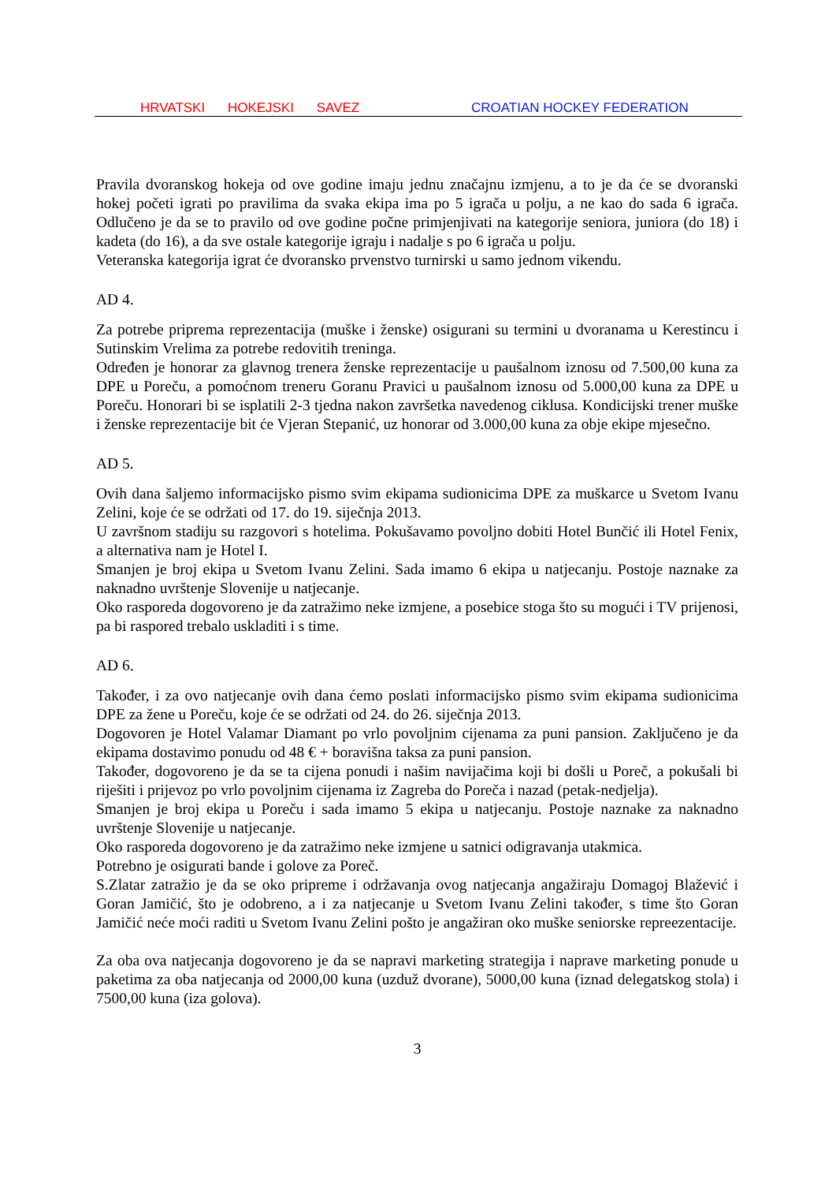HRVATSKI HOKEJSKI SAVEZ CROATIAN HOCKEY FEDERATION
Pravila dvoranskog hokeja od ove godine imaju jednu značajnu izmjenu, a to je da će se dvoranski hokej početi igrati po pravilima da svaka ekipa ima po 5 igrača u polju, a ne kao do sada 6 igrača. Odlučeno je da se to pravilo od ove godine počne primjenjivati na kategorije seniora, juniora (do 18) i kadeta (do 16), a da sve ostale kategorije igraju i nadalje s po 6 igrača u polju.
Veteranska kategorija igrat će dvoransko prvenstvo turnirski u samo jednom vikendu.
AD 4.
Za potrebe priprema reprezentacija (muške i ženske) osigurani su termini u dvoranama u Kerestincu i Sutinskim Vrelima za potrebe redovitih treninga.
Određen je honorar za glavnog trenera ženske reprezentacije u paušalnom iznosu od 7.500,00 kuna za DPE u Poreču, a pomoćnom treneru Goranu Pravici u paušalnom iznosu od 5.000,00 kuna za DPE u Poreču. Honorari bi se isplatili 2-3 tjedna nakon završetka navedenog ciklusa. Kondicijski trener muške i ženske reprezentacije bit će Vjeran Stepanić, uz honorar od 3.000,00 kuna za obje ekipe mjesečno.
AD 5.
Ovih dana šaljemo informacijsko pismo svim ekipama sudionicima DPE za muškarce u Svetom Ivanu Zelini, koje će se održati od 17. do 19. siječnja 2013.
U završnom stadiju su razgovori s hotelima. Pokušavamo povoljno dobiti Hotel Bunčić ili Hotel Fenix, a alternativa nam je Hotel I.
Smanjen je broj ekipa u Svetom Ivanu Zelini. Sada imamo 6 ekipa u natjecanju. Postoje naznake za naknadno uvrštenje Slovenije u natjecanje.
Oko rasporeda dogovoreno je da zatražimo neke izmjene, a posebice stoga što su mogući i TV prijenosi, pa bi raspored trebalo uskladiti i s time.
AD 6.
Također, i za ovo natjecanje ovih dana ćemo poslati informacijsko pismo svim ekipama sudionicima DPE za žene u Poreču, koje će se održati od 24. do 26. siječnja 2013.
Dogovoren je Hotel Valamar Diamant po vrlo povoljnim cijenama za puni pansion. Zaključeno je da ekipama dostavimo ponudu od 48 € + boravišna taksa za puni pansion.
Također, dogovoreno je da se ta cijena ponudi i našim navijačima koji bi došli u Poreč, a pokušali bi riješiti i prijevoz po vrlo povoljnim cijenama iz Zagreba do Poreča i nazad (petak-nedjelja).
Smanjen je broj ekipa u Poreču i sada imamo 5 ekipa u natjecanju. Postoje naznake za naknadno uvrštenje Slovenije u natjecanje.
Oko rasporeda dogovoreno je da zatražimo neke izmjene u satnici odigravanja utakmica.
Potrebno je osigurati bande i golove za Poreč.
S.Zlatar zatražio je da se oko pripreme i održavanja ovog natjecanja angažiraju Domagoj Blažević i Goran Jamičić, što je odobreno, a i za natjecanje u Svetom Ivanu Zelini također, s time što Goran Jamičić neće moći raditi u Svetom Ivanu Zelini pošto je angažiran oko muške seniorske repreezentacije.
Za oba ova natjecanja dogovoreno je da se napravi marketing strategija i naprave marketing ponude u paketima za oba natjecanja od 2000,00 kuna (uzduž dvorane), 5000,00 kuna (iznad delegatskog stola) i 7500,00 kuna (iza golova).
3